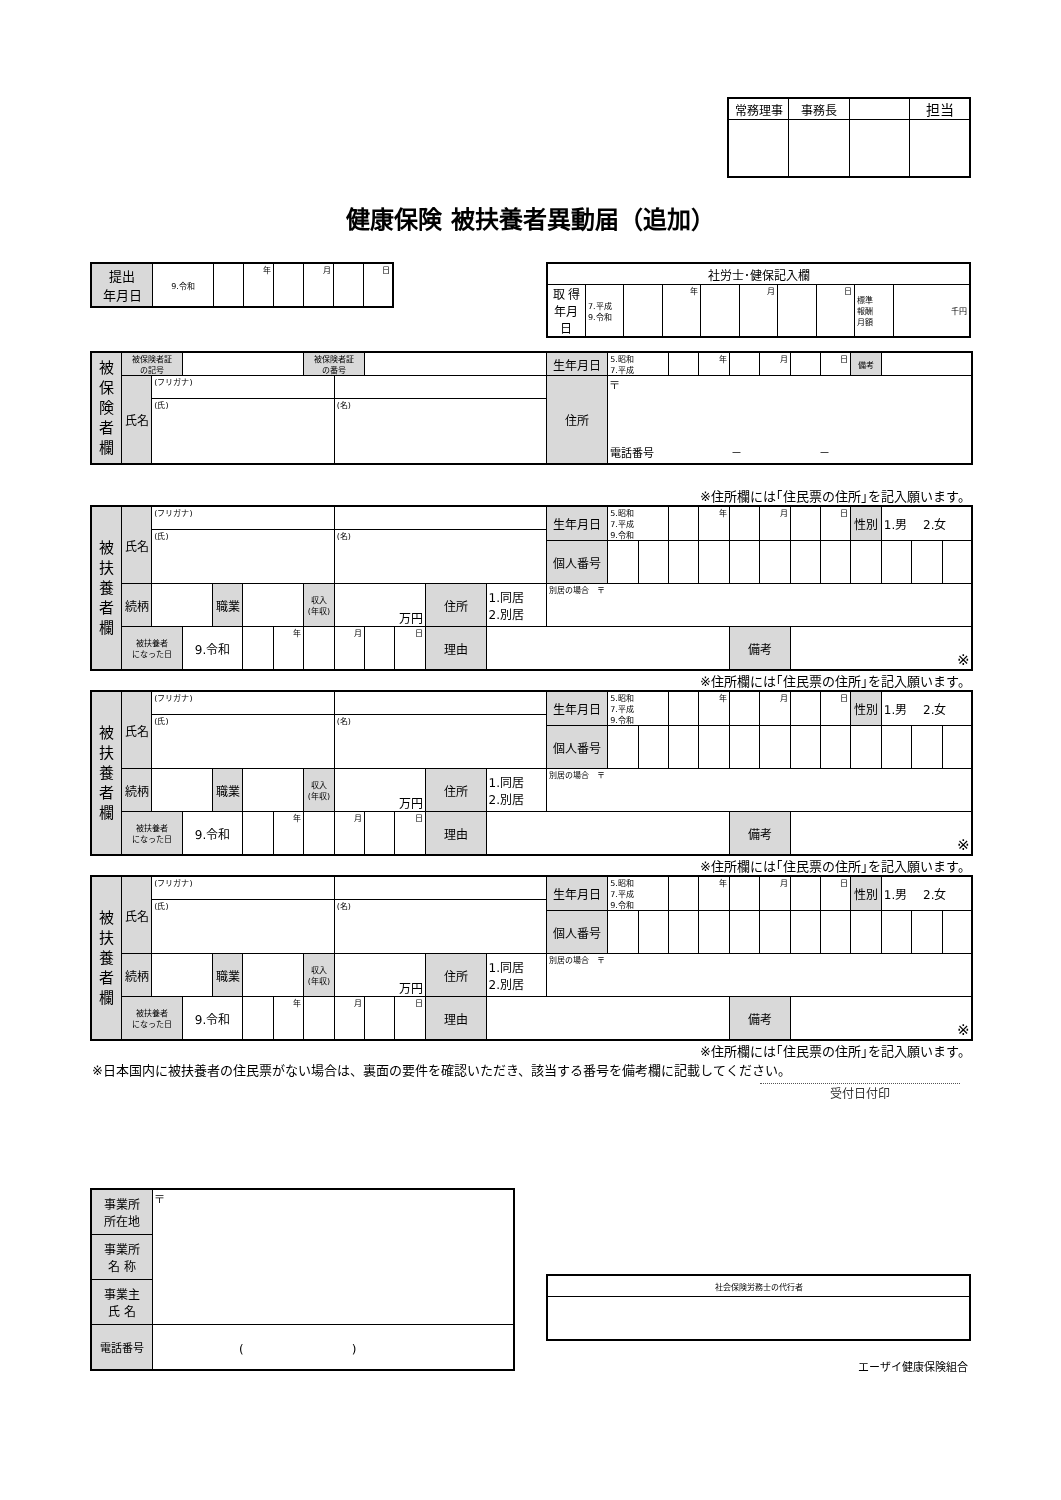| 常務理事 | 事務長 | | 担当 |
健康保険 被扶養者異動届（追加）
| 提出 年月日 | 9.令和 | | 年 | | 月 | | 日 |
| 社労士･健保記入欄 | | | | | | | | | |
| 取 得 年月日 | 7.平成 9.令和 | | 年 | | 月 | | 日 | 標準 報酬 月額 | 千円 |
| 被保険者欄 | 被保険者証 の記号 | | | 被保険者証 の番号 | | | 生年月日 | 5.昭和 7.平成 | | 年 | | 月 | | 日 | 備考 | |
| | 氏名 | (フリガナ) | | | | | 住所 | 〒 電話番号 － － | | | | | | | | |
| | | (氏) | | | (名) | | | | | | | | | | | |
※住所欄には｢住民票の住所｣を記入願います。
| 被扶養者欄 | 氏名 | (フリガナ) | | | | | | | | | | | 生年月日 | 5.昭和 7.平成 9.令和 | | | 年 | | 月 | | 日 | 性別 | 1.男 2.女 | | |
| | | (氏) | | | | | | (名) | | | | | | | | | | | | | | | | | |
| | | | | | | | | | | | | | 個人番号 | | | | | | | | | | | | |
| | 続柄 | | | 職業 | | | 収入 (年収) | 万円 | | | 住所 | 1.同居 2.別居 | 別居の場合 〒 | | | | | | | | | | | | |
| | 被扶養者 になった日 | | 9.令和 | | | 年 | | 月 | | 日 | 理由 | | | | | | | 備考 | | ※ | | | | | |
※住所欄には｢住民票の住所｣を記入願います。
| 被扶養者欄 | 氏名 | (フリガナ) | | | | | | | | | | | 生年月日 | 5.昭和 7.平成 9.令和 | | | 年 | | 月 | | 日 | 性別 | 1.男 2.女 | | |
| | | (氏) | | | | | | (名) | | | | | | | | | | | | | | | | | |
| | | | | | | | | | | | | | 個人番号 | | | | | | | | | | | | |
| | 続柄 | | | 職業 | | | 収入 (年収) | 万円 | | | 住所 | 1.同居 2.別居 | 別居の場合 〒 | | | | | | | | | | | | |
| | 被扶養者 になった日 | | 9.令和 | | | 年 | | 月 | | 日 | 理由 | | | | | | | 備考 | | ※ | | | | | |
※住所欄には｢住民票の住所｣を記入願います。
| 被扶養者欄 | 氏名 | (フリガナ) | | | | | | | | | | | 生年月日 | 5.昭和 7.平成 9.令和 | | | 年 | | 月 | | 日 | 性別 | 1.男 2.女 | | |
| | | (氏) | | | | | | (名) | | | | | | | | | | | | | | | | | |
| | | | | | | | | | | | | | 個人番号 | | | | | | | | | | | | |
| | 続柄 | | | 職業 | | | 収入 (年収) | 万円 | | | 住所 | 1.同居 2.別居 | 別居の場合 〒 | | | | | | | | | | | | |
| | 被扶養者 になった日 | | 9.令和 | | | 年 | | 月 | | 日 | 理由 | | | | | | | 備考 | | ※ | | | | | |
※住所欄には｢住民票の住所｣を記入願います。
※日本国内に被扶養者の住民票がない場合は、裏面の要件を確認いただき、該当する番号を備考欄に記載してください。
受付日付印
| 事業所 所在地 | 〒 |
| 事業所 名 称 | |
| 事業主 氏 名 | |
| 電話番号 | ( ) |
| 社会保険労務士の代行者 |
エーザイ健康保険組合